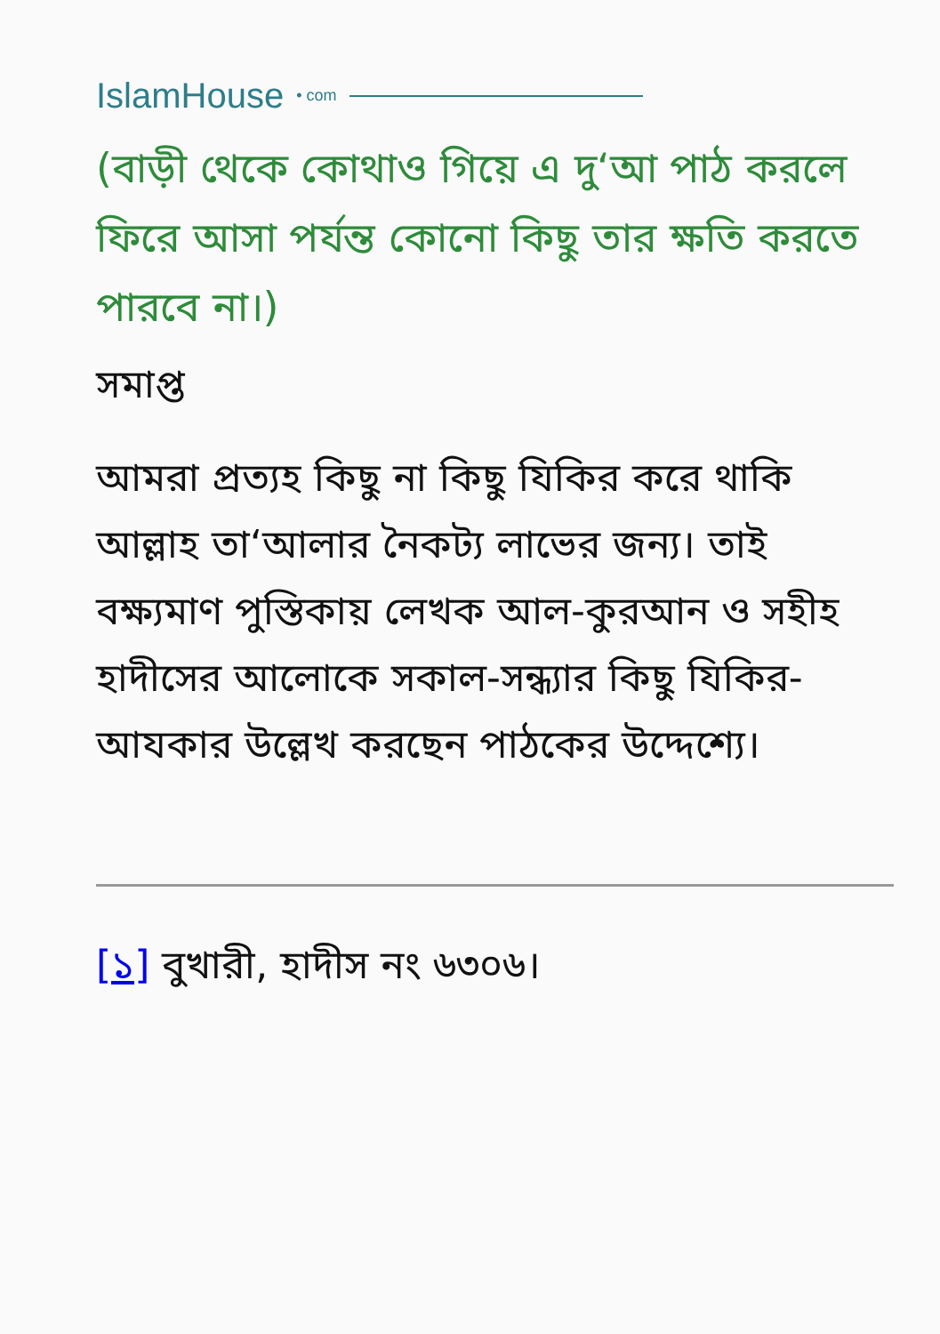IslamHouse • com
(বাড়ী থেকে কোথাও গিয়ে এ দু‘আ পাঠ করলে ফিরে আসা পর্যন্ত কোনো কিছু তার ক্ষতি করতে পারবে না।)
সমাপ্ত
আমরা প্রত্যহ কিছু না কিছু যিকির করে থাকি আল্লাহ তা‘আলার নৈকট্য লাভের জন্য। তাই বক্ষ্যমাণ পুস্তিকায় লেখক আল-কুরআন ও সহীহ হাদীসের আলোকে সকাল-সন্ধ্যার কিছু যিকির-আযকার উল্লেখ করছেন পাঠকের উদ্দেশ্যে।
[১] বুখারী, হাদীস নং ৬৩০৬।